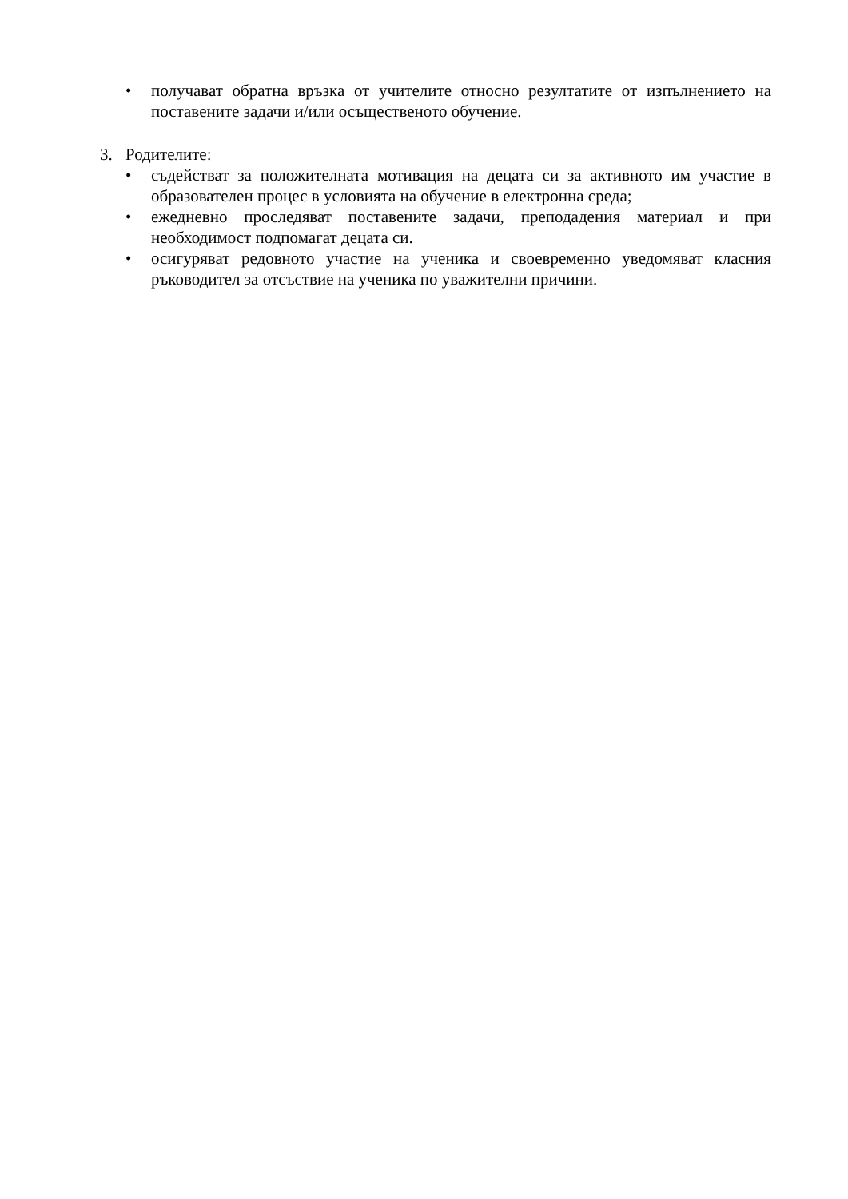• получават обратна връзка от учителите относно резултатите от изпълнението на поставените задачи и/или осъщественото обучение.
3. Родителите:
• съдействат за положителната мотивация на децата си за активното им участие в образователен процес в условията на обучение в електронна среда;
• ежедневно проследяват поставените задачи, преподадения материал и при необходимост подпомагат децата си.
• осигуряват редовното участие на ученика и своевременно уведомяват класния ръководител за отсъствие на ученика по уважителни причини.